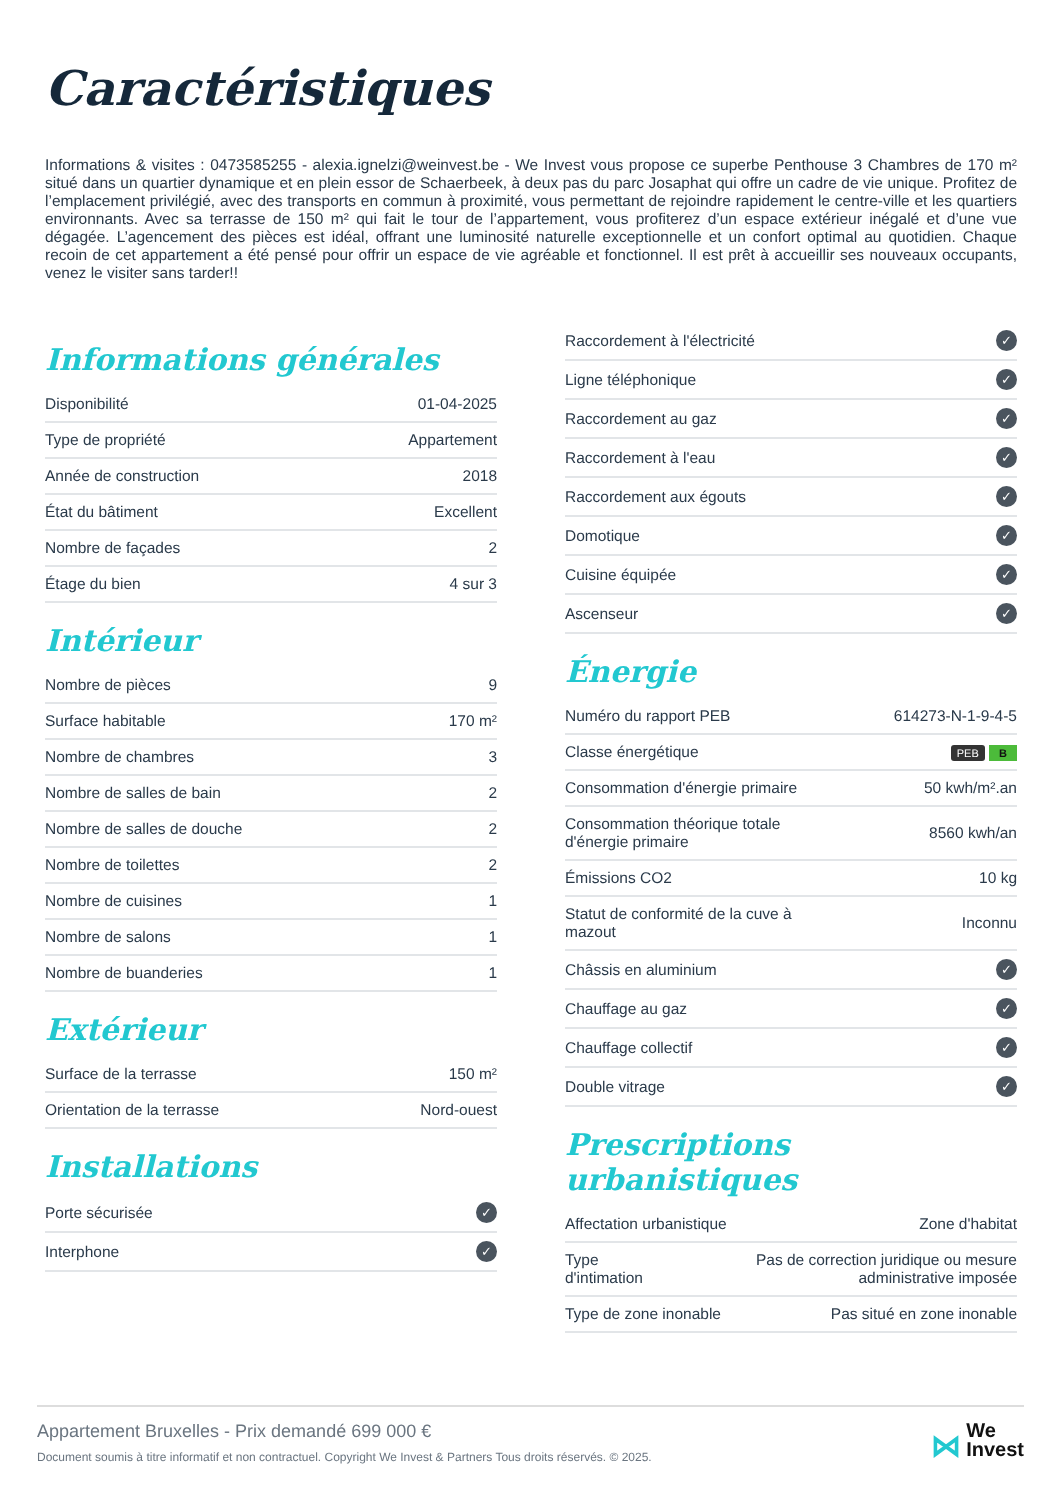Caractéristiques
Informations & visites : 0473585255 - alexia.ignelzi@weinvest.be - We Invest vous propose ce superbe Penthouse 3 Chambres de 170 m² situé dans un quartier dynamique et en plein essor de Schaerbeek, à deux pas du parc Josaphat qui offre un cadre de vie unique. Profitez de l’emplacement privilégié, avec des transports en commun à proximité, vous permettant de rejoindre rapidement le centre-ville et les quartiers environnants. Avec sa terrasse de 150 m² qui fait le tour de l’appartement, vous profiterez d’un espace extérieur inégalé et d’une vue dégagée. L’agencement des pièces est idéal, offrant une luminosité naturelle exceptionnelle et un confort optimal au quotidien. Chaque recoin de cet appartement a été pensé pour offrir un espace de vie agréable et fonctionnel. Il est prêt à accueillir ses nouveaux occupants, venez le visiter sans tarder!!
Informations générales
| Disponibilité | 01-04-2025 |
| Type de propriété | Appartement |
| Année de construction | 2018 |
| État du bâtiment | Excellent |
| Nombre de façades | 2 |
| Étage du bien | 4 sur 3 |
Intérieur
| Nombre de pièces | 9 |
| Surface habitable | 170 m² |
| Nombre de chambres | 3 |
| Nombre de salles de bain | 2 |
| Nombre de salles de douche | 2 |
| Nombre de toilettes | 2 |
| Nombre de cuisines | 1 |
| Nombre de salons | 1 |
| Nombre de buanderies | 1 |
Extérieur
| Surface de la terrasse | 150 m² |
| Orientation de la terrasse | Nord-ouest |
Installations
| Porte sécurisée | ✓ |
| Interphone | ✓ |
| Raccordement à l'électricité | ✓ |
| Ligne téléphonique | ✓ |
| Raccordement au gaz | ✓ |
| Raccordement à l'eau | ✓ |
| Raccordement aux égouts | ✓ |
| Domotique | ✓ |
| Cuisine équipée | ✓ |
| Ascenseur | ✓ |
Énergie
| Numéro du rapport PEB | 614273-N-1-9-4-5 |
| Classe énergétique | PEB B |
| Consommation d'énergie primaire | 50 kwh/m².an |
| Consommation théorique totale d'énergie primaire | 8560 kwh/an |
| Émissions CO2 | 10 kg |
| Statut de conformité de la cuve à mazout | Inconnu |
| Châssis en aluminium | ✓ |
| Chauffage au gaz | ✓ |
| Chauffage collectif | ✓ |
| Double vitrage | ✓ |
Prescriptions urbanistiques
| Affectation urbanistique | Zone d'habitat |
| Type d'intimation | Pas de correction juridique ou mesure administrative imposée |
| Type de zone inonable | Pas situé en zone inonable |
Appartement Bruxelles - Prix demandé 699 000 €
Document soumis à titre informatif et non contractuel. Copyright We Invest & Partners Tous droits réservés. © 2025.
⋈ We
Invest